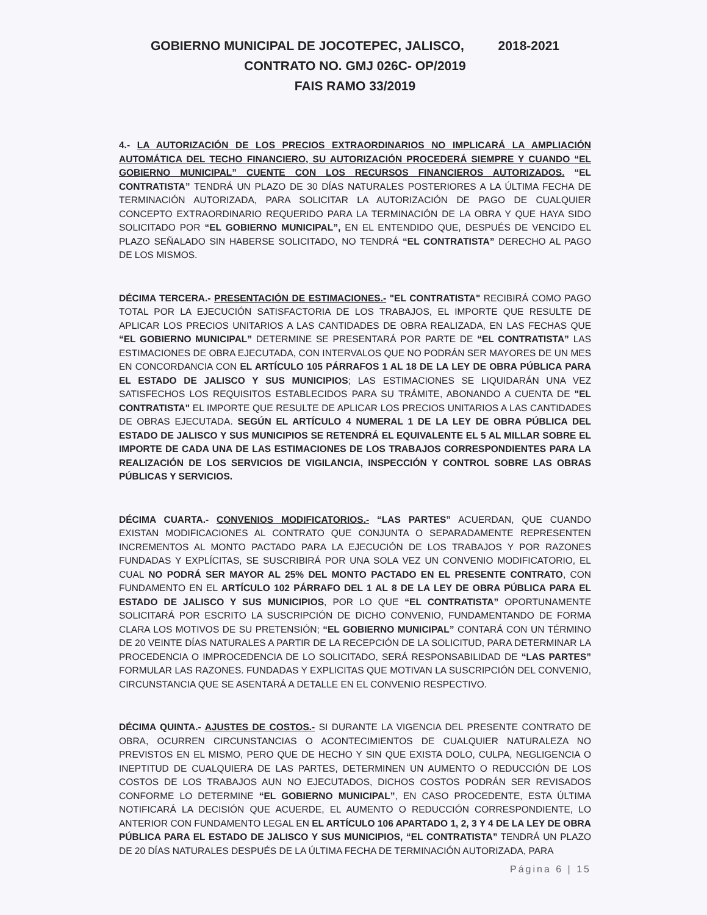GOBIERNO MUNICIPAL DE JOCOTEPEC, JALISCO, 2018-2021
CONTRATO NO. GMJ 026C- OP/2019
FAIS RAMO 33/2019
4.- LA AUTORIZACIÓN DE LOS PRECIOS EXTRAORDINARIOS NO IMPLICARÁ LA AMPLIACIÓN AUTOMÁTICA DEL TECHO FINANCIERO, SU AUTORIZACIÓN PROCEDERÁ SIEMPRE Y CUANDO “EL GOBIERNO MUNICIPAL” CUENTE CON LOS RECURSOS FINANCIEROS AUTORIZADOS. “EL CONTRATISTA” TENDRÁ UN PLAZO DE 30 DÍAS NATURALES POSTERIORES A LA ÚLTIMA FECHA DE TERMINACIÓN AUTORIZADA, PARA SOLICITAR LA AUTORIZACIÓN DE PAGO DE CUALQUIER CONCEPTO EXTRAORDINARIO REQUERIDO PARA LA TERMINACIÓN DE LA OBRA Y QUE HAYA SIDO SOLICITADO POR “EL GOBIERNO MUNICIPAL”, EN EL ENTENDIDO QUE, DESPUÉS DE VENCIDO EL PLAZO SEÑALADO SIN HABERSE SOLICITADO, NO TENDRÁ “EL CONTRATISTA” DERECHO AL PAGO DE LOS MISMOS.
DÉCIMA TERCERA.- PRESENTACIÓN DE ESTIMACIONES.- "EL CONTRATISTA" RECIBIRÁ COMO PAGO TOTAL POR LA EJECUCIÓN SATISFACTORIA DE LOS TRABAJOS, EL IMPORTE QUE RESULTE DE APLICAR LOS PRECIOS UNITARIOS A LAS CANTIDADES DE OBRA REALIZADA, EN LAS FECHAS QUE “EL GOBIERNO MUNICIPAL” DETERMINE SE PRESENTARÁ POR PARTE DE “EL CONTRATISTA” LAS ESTIMACIONES DE OBRA EJECUTADA, CON INTERVALOS QUE NO PODRÁN SER MAYORES DE UN MES EN CONCORDANCIA CON EL ARTÍCULO 105 PÁRRAFOS 1 AL 18 DE LA LEY DE OBRA PÚBLICA PARA EL ESTADO DE JALISCO Y SUS MUNICIPIOS; LAS ESTIMACIONES SE LIQUIDARÁN UNA VEZ SATISFECHOS LOS REQUISITOS ESTABLECIDOS PARA SU TRÁMITE, ABONANDO A CUENTA DE "EL CONTRATISTA" EL IMPORTE QUE RESULTE DE APLICAR LOS PRECIOS UNITARIOS A LAS CANTIDADES DE OBRAS EJECUTADA. SEGÚN EL ARTÍCULO 4 NUMERAL 1 DE LA LEY DE OBRA PÚBLICA DEL ESTADO DE JALISCO Y SUS MUNICIPIOS SE RETENDRÁ EL EQUIVALENTE EL 5 AL MILLAR SOBRE EL IMPORTE DE CADA UNA DE LAS ESTIMACIONES DE LOS TRABAJOS CORRESPONDIENTES PARA LA REALIZACIÓN DE LOS SERVICIOS DE VIGILANCIA, INSPECCIÓN Y CONTROL SOBRE LAS OBRAS PÚBLICAS Y SERVICIOS.
DÉCIMA CUARTA.- CONVENIOS MODIFICATORIOS.- “LAS PARTES” ACUERDAN, QUE CUANDO EXISTAN MODIFICACIONES AL CONTRATO QUE CONJUNTA O SEPARADAMENTE REPRESENTEN INCREMENTOS AL MONTO PACTADO PARA LA EJECUCIÓN DE LOS TRABAJOS Y POR RAZONES FUNDADAS Y EXPLÍCITAS, SE SUSCRIBIRÁ POR UNA SOLA VEZ UN CONVENIO MODIFICATORIO, EL CUAL NO PODRÁ SER MAYOR AL 25% DEL MONTO PACTADO EN EL PRESENTE CONTRATO, CON FUNDAMENTO EN EL ARTÍCULO 102 PÁRRAFO DEL 1 AL 8 DE LA LEY DE OBRA PÚBLICA PARA EL ESTADO DE JALISCO Y SUS MUNICIPIOS, POR LO QUE “EL CONTRATISTA” OPORTUNAMENTE SOLICITARÁ POR ESCRITO LA SUSCRIPCIÓN DE DICHO CONVENIO, FUNDAMENTANDO DE FORMA CLARA LOS MOTIVOS DE SU PRETENSIÓN; “EL GOBIERNO MUNICIPAL” CONTARÁ CON UN TÉRMINO DE 20 VEINTE DÍAS NATURALES A PARTIR DE LA RECEPCIÓN DE LA SOLICITUD, PARA DETERMINAR LA PROCEDENCIA O IMPROCEDENCIA DE LO SOLICITADO, SERÁ RESPONSABILIDAD DE “LAS PARTES” FORMULAR LAS RAZONES. FUNDADAS Y EXPLICITAS QUE MOTIVAN LA SUSCRIPCIÓN DEL CONVENIO, CIRCUNSTANCIA QUE SE ASENTARÁ A DETALLE EN EL CONVENIO RESPECTIVO.
DÉCIMA QUINTA.- AJUSTES DE COSTOS.- SI DURANTE LA VIGENCIA DEL PRESENTE CONTRATO DE OBRA, OCURREN CIRCUNSTANCIAS O ACONTECIMIENTOS DE CUALQUIER NATURALEZA NO PREVISTOS EN EL MISMO, PERO QUE DE HECHO Y SIN QUE EXISTA DOLO, CULPA, NEGLIGENCIA O INEPTITUD DE CUALQUIERA DE LAS PARTES, DETERMINEN UN AUMENTO O REDUCCIÓN DE LOS COSTOS DE LOS TRABAJOS AUN NO EJECUTADOS, DICHOS COSTOS PODRÁN SER REVISADOS CONFORME LO DETERMINE “EL GOBIERNO MUNICIPAL”, EN CASO PROCEDENTE, ESTA ÚLTIMA NOTIFICARÁ LA DECISIÓN QUE ACUERDE, EL AUMENTO O REDUCCIÓN CORRESPONDIENTE, LO ANTERIOR CON FUNDAMENTO LEGAL EN EL ARTÍCULO 106 APARTADO 1, 2, 3 Y 4 DE LA LEY DE OBRA PÚBLICA PARA EL ESTADO DE JALISCO Y SUS MUNICIPIOS, “EL CONTRATISTA” TENDRÁ UN PLAZO DE 20 DÍAS NATURALES DESPUÉS DE LA ÚLTIMA FECHA DE TERMINACIÓN AUTORIZADA, PARA
Página 6 | 15